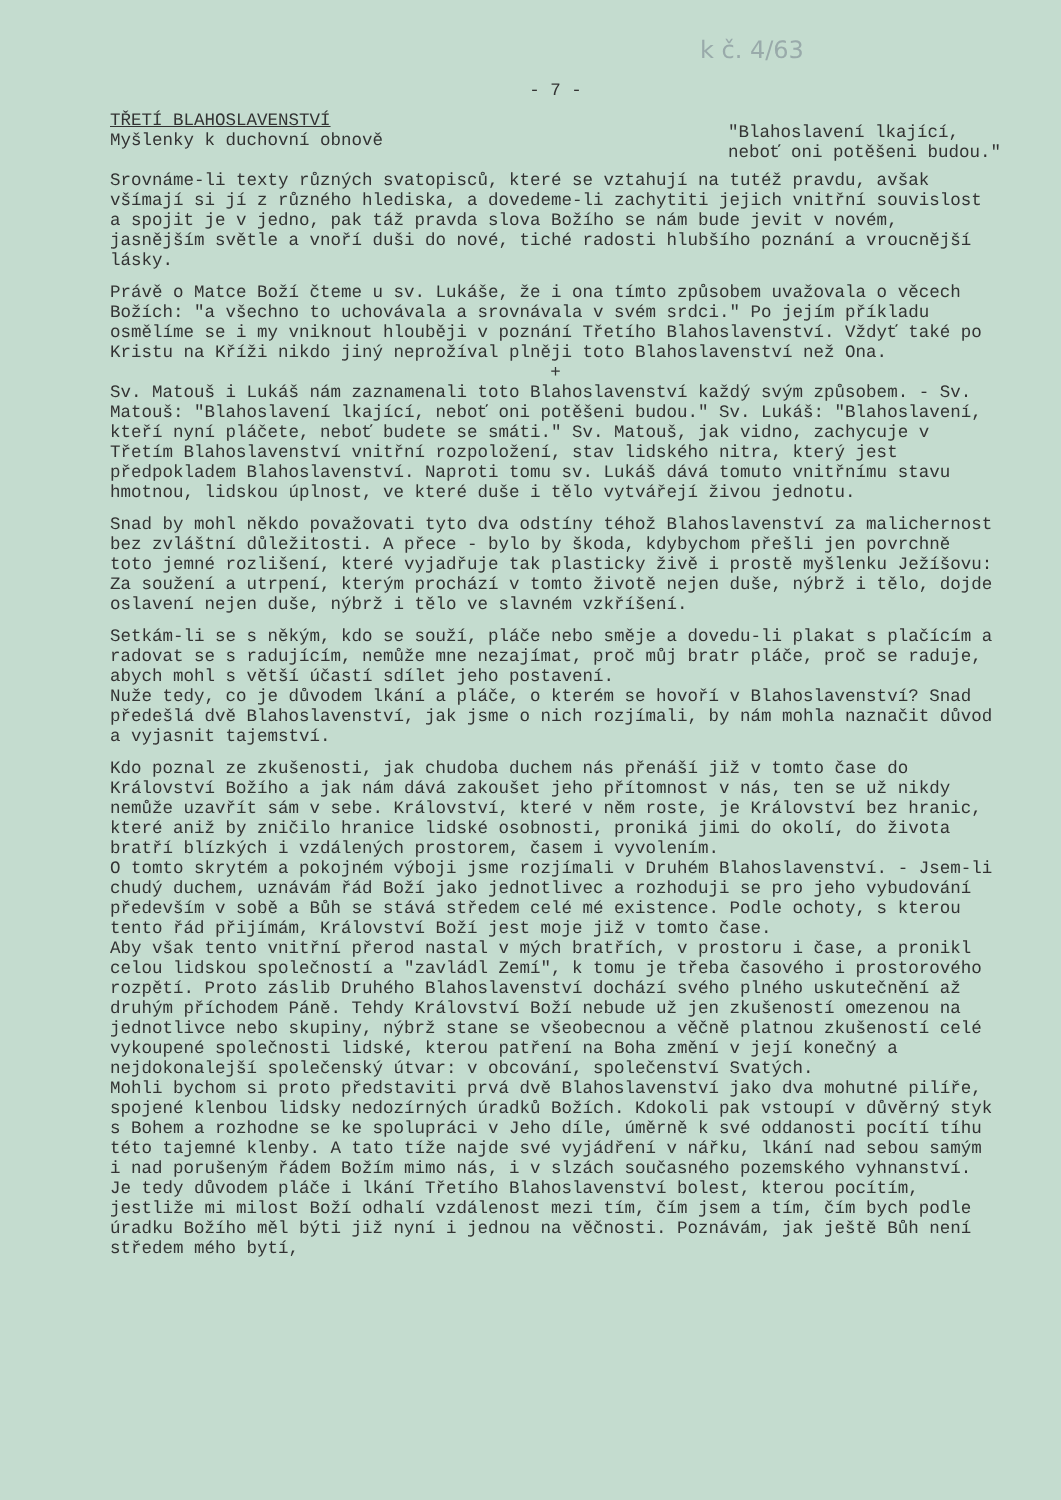k č. 4/63
- 7 -
TŘETÍ BLAHOSLAVENSTVÍ
Myšlenky k duchovní obnově
"Blahoslavení lkající,
neboť oni potěšeni budou."
Srovnáme-li texty různých svatopisců, které se vztahují na tutéž pravdu, avšak všímají si jí z různého hlediska, a dovedeme-li zachytiti jejich vnitřní souvislost a spojit je v jedno, pak táž pravda slova Božího se nám bude jevit v novém, jasnějším světle a vnoří duši do nové, tiché radosti hlubšího poznání a vroucnější lásky.
Právě o Matce Boží čteme u sv. Lukáše, že i ona tímto způsobem uvažovala o věcech Božích: "a všechno to uchovávala a srovnávala v svém srdci." Po jejím příkladu osmělíme se i my vniknout hlouběji v poznání Třetího Blahoslavenství. Vždyť také po Kristu na Kříži nikdo jiný neprožíval plněji toto Blahoslavenství než Ona.
+
Sv. Matouš i Lukáš nám zaznamenali toto Blahoslavenství každý svým způsobem. - Sv. Matouš: "Blahoslavení lkající, neboť oni potěšeni budou." Sv. Lukáš: "Blahoslavení, kteří nyní pláčete, neboť budete se smáti." Sv. Matouš, jak vidno, zachycuje v Třetím Blahoslavenství vnitřní rozpoložení, stav lidského nitra, který jest předpokladem Blahoslavenství. Naproti tomu sv. Lukáš dává tomuto vnitřnímu stavu hmotnou, lidskou úplnost, ve které duše i tělo vytvářejí živou jednotu.
Snad by mohl někdo považovati tyto dva odstíny téhož Blahoslavenství za malichernost bez zvláštní důležitosti. A přece - bylo by škoda, kdybychom přešli jen povrchně toto jemné rozlišení, které vyjadřuje tak plasticky živě i prostě myšlenku Ježíšovu: Za soužení a utrpení, kterým prochází v tomto životě nejen duše, nýbrž i tělo, dojde oslavení nejen duše, nýbrž i tělo ve slavném vzkříšení.
Setkám-li se s někým, kdo se souží, pláče nebo směje a dovedu-li plakat s plačícím a radovat se s radujícím, nemůže mne nezajímat, proč můj bratr pláče, proč se raduje, abych mohl s větší účastí sdílet jeho postavení.
Nuže tedy, co je důvodem lkání a pláče, o kterém se hovoří v Blahoslavenství? Snad předešlá dvě Blahoslavenství, jak jsme o nich rozjímali, by nám mohla naznačit důvod a vyjasnit tajemství.
Kdo poznal ze zkušenosti, jak chudoba duchem nás přenáší již v tomto čase do Království Božího a jak nám dává zakoušet jeho přítomnost v nás, ten se už nikdy nemůže uzavřít sám v sebe. Království, které v něm roste, je Království bez hranic, které aniž by zničilo hranice lidské osobnosti, proniká jimi do okolí, do života bratří blízkých i vzdálených prostorem, časem i vyvolením.
O tomto skrytém a pokojném výboji jsme rozjímali v Druhém Blahoslavenství. - Jsem-li chudý duchem, uznávám řád Boží jako jednotlivec a rozhoduji se pro jeho vybudování především v sobě a Bůh se stává středem celé mé existence. Podle ochoty, s kterou tento řád přijímám, Království Boží jest moje již v tomto čase.
Aby však tento vnitřní přerod nastal v mých bratřích, v prostoru i čase, a pronikl celou lidskou společností a "zavládl Zemí", k tomu je třeba časového i prostorového rozpětí. Proto záslib Druhého Blahoslavenství dochází svého plného uskutečnění až druhým příchodem Páně. Tehdy Království Boží nebude už jen zkušeností omezenou na jednotlivce nebo skupiny, nýbrž stane se všeobecnou a věčně platnou zkušeností celé vykoupené společnosti lidské, kterou patření na Boha změní v její konečný a nejdokonalejší společenský útvar: v obcování, společenství Svatých.
Mohli bychom si proto představiti prvá dvě Blahoslavenství jako dva mohutné pilíře, spojené klenbou lidsky nedozírných úradků Božích. Kdokoli pak vstoupí v důvěrný styk s Bohem a rozhodne se ke spolupráci v Jeho díle, úměrně k své oddanosti pocítí tíhu této tajemné klenby. A tato tíže najde své vyjádření v nářku, lkání nad sebou samým i nad porušeným řádem Božím mimo nás, i v slzách současného pozemského vyhnanství.
Je tedy důvodem pláče i lkání Třetího Blahoslavenství bolest, kterou pocítím, jestliže mi milost Boží odhalí vzdálenost mezi tím, čím jsem a tím, čím bych podle úradku Božího měl býti již nyní i jednou na věčnosti. Poznávám, jak ještě Bůh není středem mého bytí,